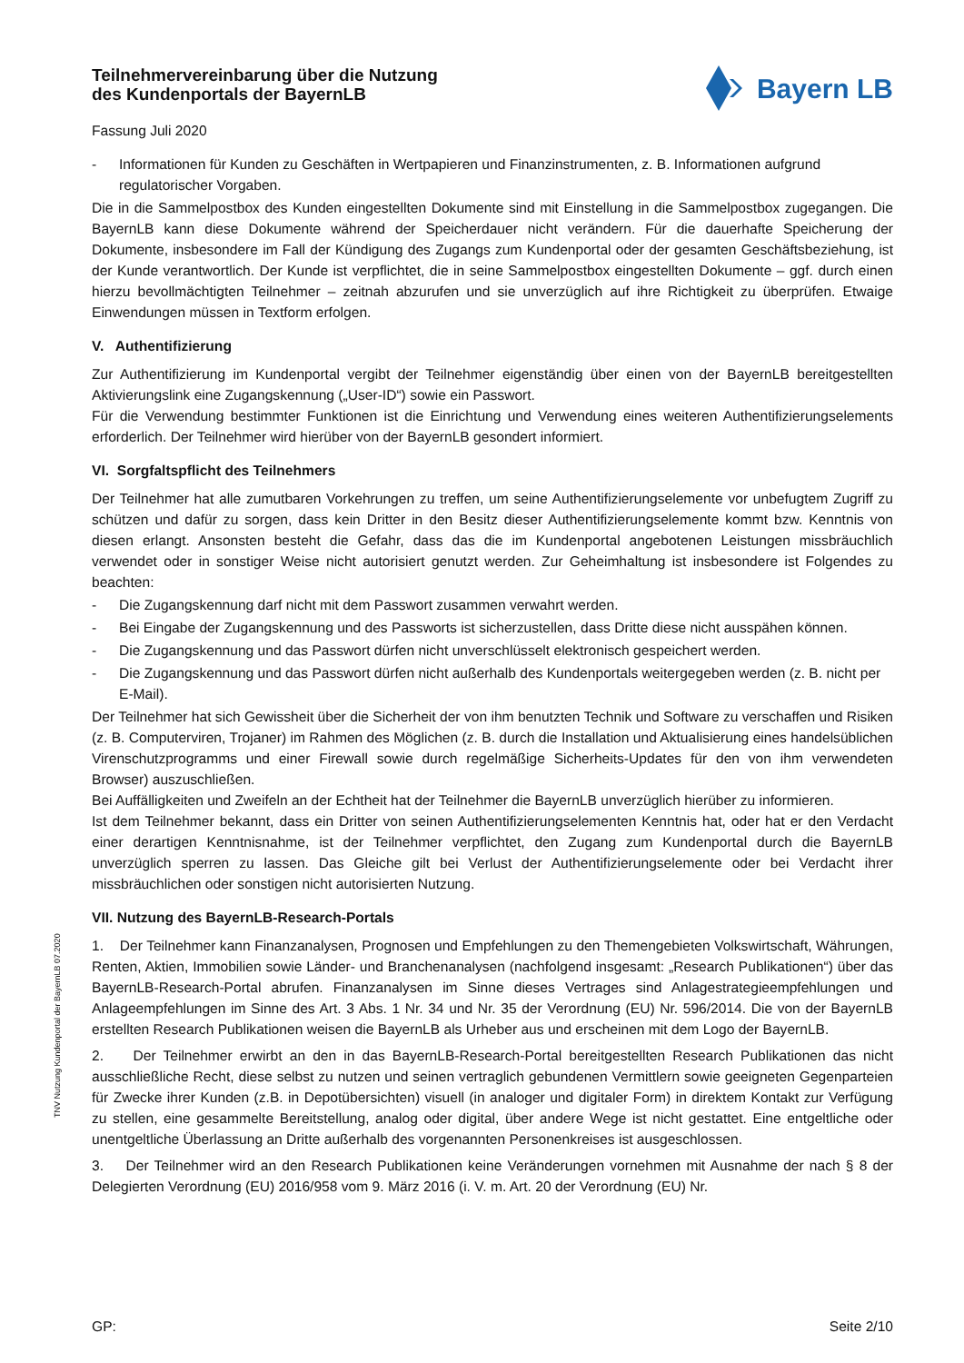Bayern LB
Teilnehmervereinbarung über die Nutzung
des Kundenportals der BayernLB
Fassung Juli 2020
- Informationen für Kunden zu Geschäften in Wertpapieren und Finanzinstrumenten, z. B. Informationen aufgrund regulatorischer Vorgaben.
Die in die Sammelpostbox des Kunden eingestellten Dokumente sind mit Einstellung in die Sammelpostbox zugegangen. Die BayernLB kann diese Dokumente während der Speicherdauer nicht verändern. Für die dauerhafte Speicherung der Dokumente, insbesondere im Fall der Kündigung des Zugangs zum Kundenportal oder der gesamten Geschäftsbeziehung, ist der Kunde verantwortlich. Der Kunde ist verpflichtet, die in seine Sammelpostbox eingestellten Dokumente – ggf. durch einen hierzu bevollmächtigten Teilnehmer – zeitnah abzurufen und sie unverzüglich auf ihre Richtigkeit zu überprüfen. Etwaige Einwendungen müssen in Textform erfolgen.
V. Authentifizierung
Zur Authentifizierung im Kundenportal vergibt der Teilnehmer eigenständig über einen von der BayernLB bereitgestellten Aktivierungslink eine Zugangskennung („User-ID“) sowie ein Passwort.
Für die Verwendung bestimmter Funktionen ist die Einrichtung und Verwendung eines weiteren Authentifizierungselements erforderlich. Der Teilnehmer wird hierüber von der BayernLB gesondert informiert.
VI. Sorgfaltspflicht des Teilnehmers
Der Teilnehmer hat alle zumutbaren Vorkehrungen zu treffen, um seine Authentifizierungselemente vor unbefugtem Zugriff zu schützen und dafür zu sorgen, dass kein Dritter in den Besitz dieser Authentifizierungselemente kommt bzw. Kenntnis von diesen erlangt. Ansonsten besteht die Gefahr, dass das die im Kundenportal angebotenen Leistungen missbräuchlich verwendet oder in sonstiger Weise nicht autorisiert genutzt werden. Zur Geheimhaltung ist insbesondere ist Folgendes zu beachten:
- Die Zugangskennung darf nicht mit dem Passwort zusammen verwahrt werden.
- Bei Eingabe der Zugangskennung und des Passworts ist sicherzustellen, dass Dritte diese nicht ausspähen können.
- Die Zugangskennung und das Passwort dürfen nicht unverschlüsselt elektronisch gespeichert werden.
- Die Zugangskennung und das Passwort dürfen nicht außerhalb des Kundenportals weitergegeben werden (z. B. nicht per E-Mail).
Der Teilnehmer hat sich Gewissheit über die Sicherheit der von ihm benutzten Technik und Software zu verschaffen und Risiken (z. B. Computerviren, Trojaner) im Rahmen des Möglichen (z. B. durch die Installation und Aktualisierung eines handelsüblichen Virenschutzprogramms und einer Firewall sowie durch regelmäßige Sicherheits-Updates für den von ihm verwendeten Browser) auszuschließen.
Bei Auffälligkeiten und Zweifeln an der Echtheit hat der Teilnehmer die BayernLB unverzüglich hierüber zu informieren.
Ist dem Teilnehmer bekannt, dass ein Dritter von seinen Authentifizierungselementen Kenntnis hat, oder hat er den Verdacht einer derartigen Kenntnisnahme, ist der Teilnehmer verpflichtet, den Zugang zum Kundenportal durch die BayernLB unverzüglich sperren zu lassen. Das Gleiche gilt bei Verlust der Authentifizierungselemente oder bei Verdacht ihrer missbräuchlichen oder sonstigen nicht autorisierten Nutzung.
VII. Nutzung des BayernLB-Research-Portals
1. Der Teilnehmer kann Finanzanalysen, Prognosen und Empfehlungen zu den Themengebieten Volkswirtschaft, Währungen, Renten, Aktien, Immobilien sowie Länder- und Branchenanalysen (nachfolgend insgesamt: „Research Publikationen“) über das BayernLB-Research-Portal abrufen. Finanzanalysen im Sinne dieses Vertrages sind Anlagestrategieempfehlungen und Anlageempfehlungen im Sinne des Art. 3 Abs. 1 Nr. 34 und Nr. 35 der Verordnung (EU) Nr. 596/2014. Die von der BayernLB erstellten Research Publikationen weisen die BayernLB als Urheber aus und erscheinen mit dem Logo der BayernLB.
2. Der Teilnehmer erwirbt an den in das BayernLB-Research-Portal bereitgestellten Research Publikationen das nicht ausschließliche Recht, diese selbst zu nutzen und seinen vertraglich gebundenen Vermittlern sowie geeigneten Gegenparteien für Zwecke ihrer Kunden (z.B. in Depotübersichten) visuell (in analoger und digitaler Form) in direktem Kontakt zur Verfügung zu stellen, eine gesammelte Bereitstellung, analog oder digital, über andere Wege ist nicht gestattet. Eine entgeltliche oder unentgeltliche Überlassung an Dritte außerhalb des vorgenannten Personenkreises ist ausgeschlossen.
3. Der Teilnehmer wird an den Research Publikationen keine Veränderungen vornehmen mit Ausnahme der nach § 8 der Delegierten Verordnung (EU) 2016/958 vom 9. März 2016 (i. V. m. Art. 20 der Verordnung (EU) Nr.
TNV Nutzung Kundenportal der BayernLB 07.2020
GP: Seite 2/10